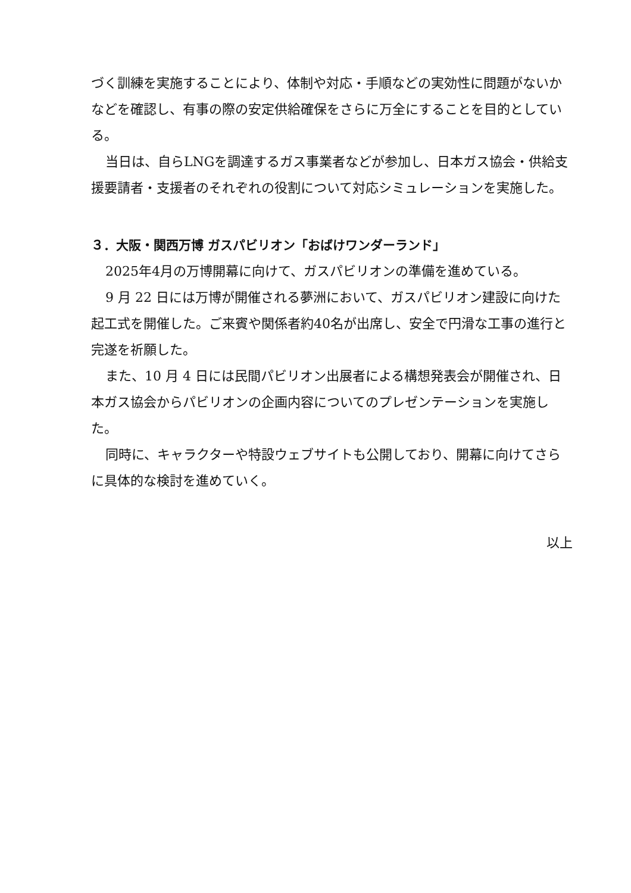づく訓練を実施することにより、体制や対応・手順などの実効性に問題がないかなどを確認し、有事の際の安定供給確保をさらに万全にすることを目的としている。
当日は、自らLNGを調達するガス事業者などが参加し、日本ガス協会・供給支援要請者・支援者のそれぞれの役割について対応シミュレーションを実施した。
３．大阪・関西万博 ガスパビリオン「おばけワンダーランド」
2025年4月の万博開幕に向けて、ガスパビリオンの準備を進めている。
9 月 22 日には万博が開催される夢洲において、ガスパビリオン建設に向けた起工式を開催した。ご来賓や関係者約40名が出席し、安全で円滑な工事の進行と完遂を祈願した。
また、10 月 4 日には民間パビリオン出展者による構想発表会が開催され、日本ガス協会からパビリオンの企画内容についてのプレゼンテーションを実施した。
同時に、キャラクターや特設ウェブサイトも公開しており、開幕に向けてさらに具体的な検討を進めていく。
以上